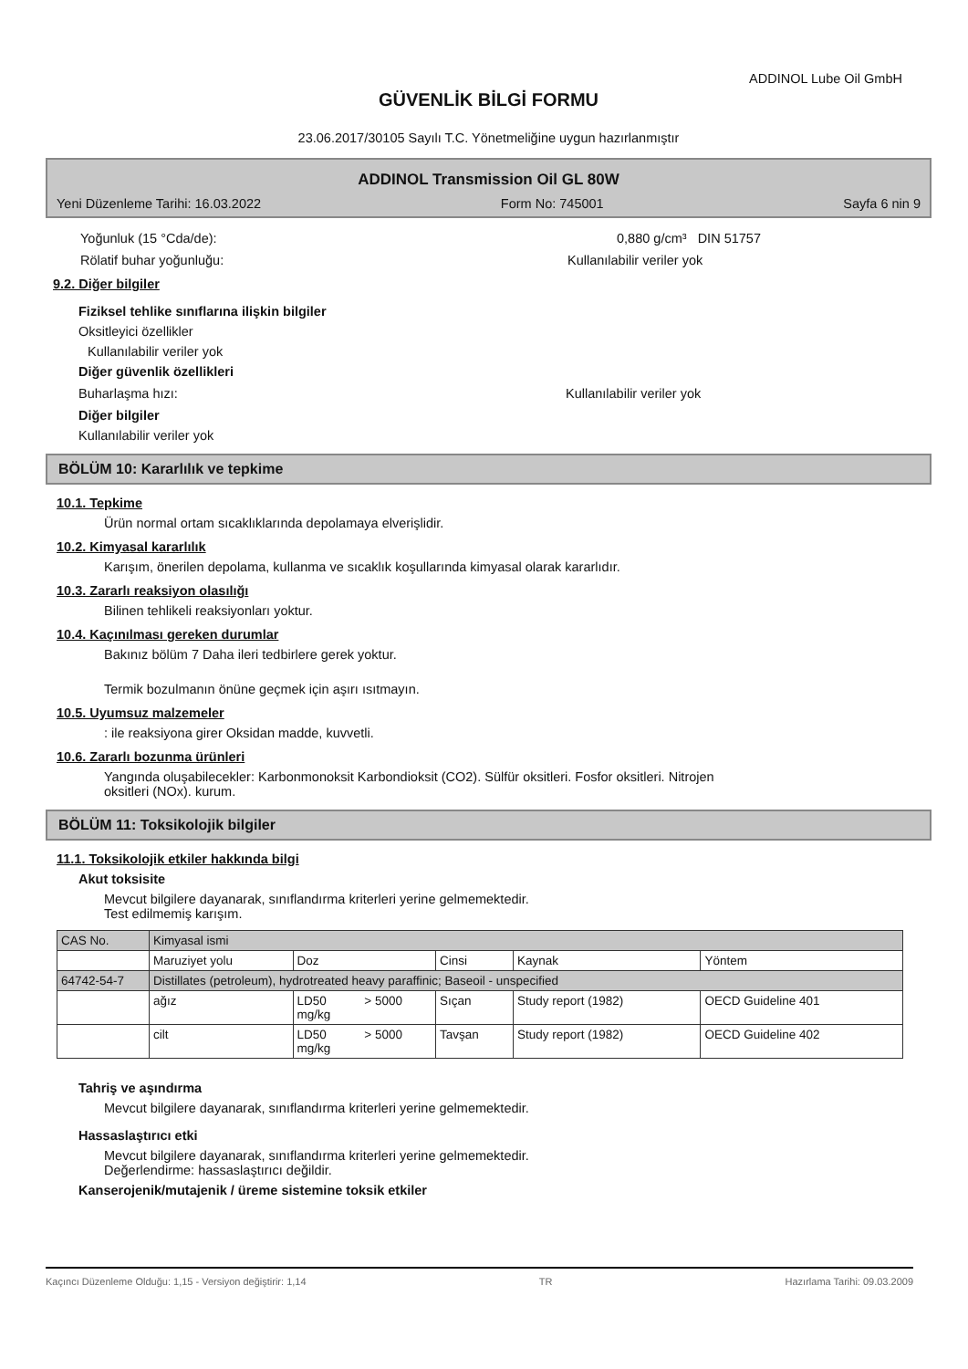ADDINOL Lube Oil GmbH
GÜVENLİK BİLGİ FORMU
23.06.2017/30105 Sayılı T.C. Yönetmeliğine uygun hazırlanmıştır
ADDINOL Transmission Oil GL 80W
Yeni Düzenleme Tarihi: 16.03.2022 Form No: 745001 Sayfa 6 nin 9
Yoğunluk (15 °Cda/de): 0,880 g/cm³ DIN 51757
Rölatif buhar yoğunluğu: Kullanılabilir veriler yok
9.2. Diğer bilgiler
Fiziksel tehlike sınıflarına ilişkin bilgiler
Oksitleyici özellikler
Kullanılabilir veriler yok
Diğer güvenlik özellikleri
Buharlaşma hızı: Kullanılabilir veriler yok
Diğer bilgiler
Kullanılabilir veriler yok
BÖLÜM 10: Kararlılık ve tepkime
10.1. Tepkime
Ürün normal ortam sıcaklıklarında depolamaya elverişlidir.
10.2. Kimyasal kararlılık
Karışım, önerilen depolama, kullanma ve sıcaklık koşullarında kimyasal olarak kararlıdır.
10.3. Zararlı reaksiyon olasılığı
Bilinen tehlikeli reaksiyonları yoktur.
10.4. Kaçınılması gereken durumlar
Bakınız bölüm 7 Daha ileri tedbirlere gerek yoktur.
Termik bozulmanın önüne geçmek için aşırı ısıtmayın.
10.5. Uyumsuz malzemeler
: ile reaksiyona girer Oksidan madde, kuvvetli.
10.6. Zararlı bozunma ürünleri
Yangında oluşabilecekler: Karbonmonoksit Karbondioksit (CO2). Sülfür oksitleri. Fosfor oksitleri. Nitrojen
oksitleri (NOx). kurum.
BÖLÜM 11: Toksikolojik bilgiler
11.1. Toksikolojik etkiler hakkında bilgi
Akut toksisite
Mevcut bilgilere dayanarak, sınıflandırma kriterleri yerine gelmemektedir.
Test edilmemiş karışım.
| CAS No. | Kimyasal ismi | | | | | |
| | Maruziyet yolu | Doz | | Cinsi | Kaynak | Yöntem |
| 64742-54-7 | Distillates (petroleum), hydrotreated heavy paraffinic; Baseoil - unspecified | | | | | |
| | ağız | LD50 mg/kg | > 5000 | Sıçan | Study report (1982) | OECD Guideline 401 |
| | cilt | LD50 mg/kg | > 5000 | Tavşan | Study report (1982) | OECD Guideline 402 |
Tahriş ve aşındırma
Mevcut bilgilere dayanarak, sınıflandırma kriterleri yerine gelmemektedir.
Hassaslaştırıcı etki
Mevcut bilgilere dayanarak, sınıflandırma kriterleri yerine gelmemektedir.
Değerlendirme: hassaslaştırıcı değildir.
Kanserojenik/mutajenik / üreme sistemine toksik etkiler
Kaçıncı Düzenleme Olduğu: 1,15 - Versiyon değiştirir: 1,14 TR Hazırlama Tarihi: 09.03.2009